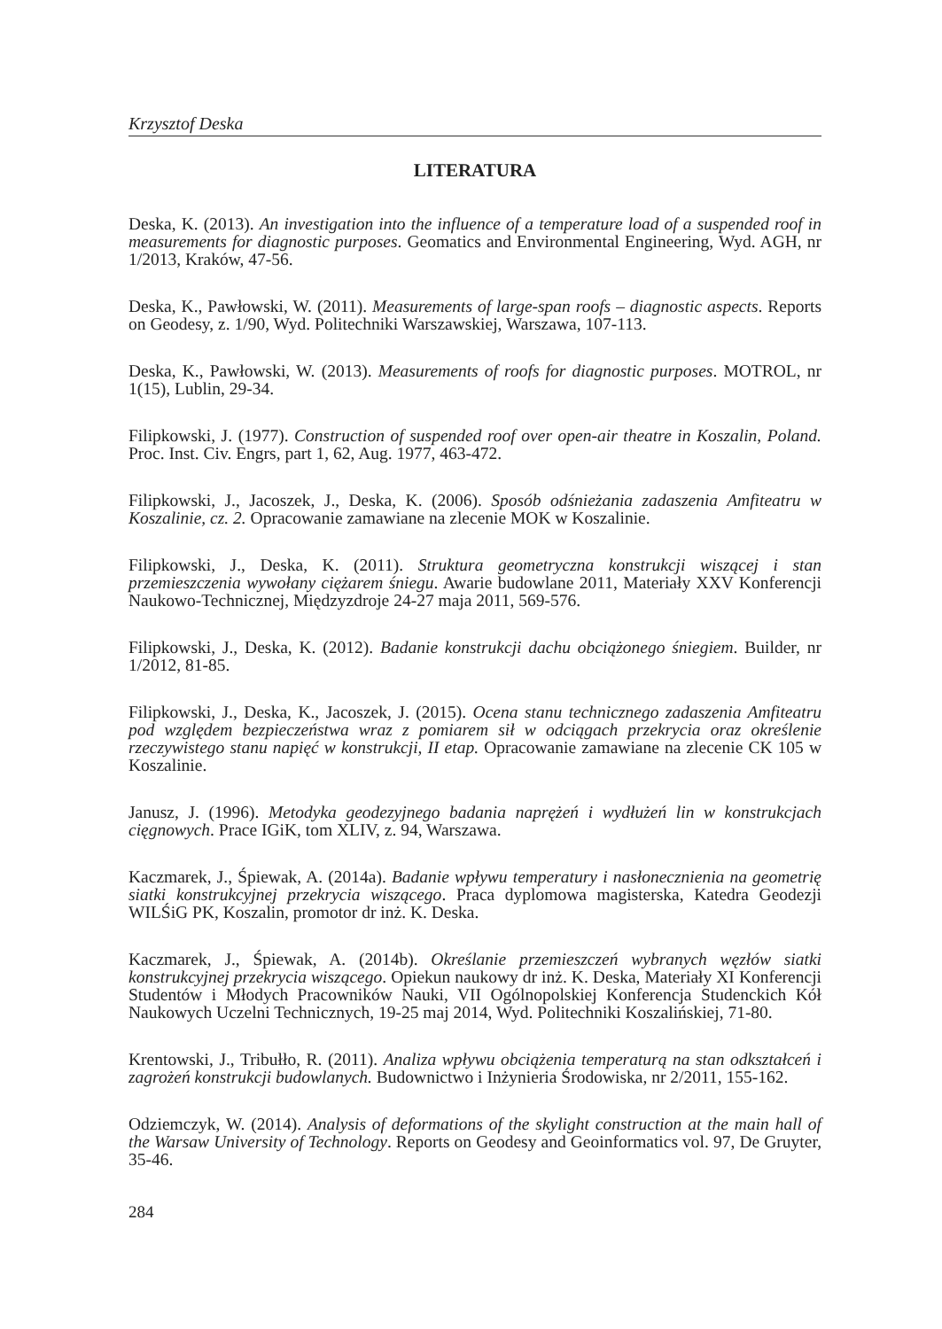Krzysztof Deska
LITERATURA
Deska, K. (2013). An investigation into the influence of a temperature load of a suspended roof in measurements for diagnostic purposes. Geomatics and Environmental Engineering, Wyd. AGH, nr 1/2013, Kraków, 47-56.
Deska, K., Pawłowski, W. (2011). Measurements of large-span roofs – diagnostic aspects. Reports on Geodesy, z. 1/90, Wyd. Politechniki Warszawskiej, Warszawa, 107-113.
Deska, K., Pawłowski, W. (2013). Measurements of roofs for diagnostic purposes. MOTROL, nr 1(15), Lublin, 29-34.
Filipkowski, J. (1977). Construction of suspended roof over open-air theatre in Koszalin, Poland. Proc. Inst. Civ. Engrs, part 1, 62, Aug. 1977, 463-472.
Filipkowski, J., Jacoszek, J., Deska, K. (2006). Sposób odśnieżania zadaszenia Amfiteatru w Koszalinie, cz. 2. Opracowanie zamawiane na zlecenie MOK w Koszalinie.
Filipkowski, J., Deska, K. (2011). Struktura geometryczna konstrukcji wiszącej i stan przemieszczenia wywołany ciężarem śniegu. Awarie budowlane 2011, Materiały XXV Konferencji Naukowo-Technicznej, Międzyzdroje 24-27 maja 2011, 569-576.
Filipkowski, J., Deska, K. (2012). Badanie konstrukcji dachu obciążonego śniegiem. Builder, nr 1/2012, 81-85.
Filipkowski, J., Deska, K., Jacoszek, J. (2015). Ocena stanu technicznego zadaszenia Amfiteatru pod względem bezpieczeństwa wraz z pomiarem sił w odciągach przekrycia oraz określenie rzeczywistego stanu napięć w konstrukcji, II etap. Opracowanie zamawiane na zlecenie CK 105 w Koszalinie.
Janusz, J. (1996). Metodyka geodezyjnego badania naprężeń i wydłużeń lin w konstrukcjach cięgnowych. Prace IGiK, tom XLIV, z. 94, Warszawa.
Kaczmarek, J., Śpiewak, A. (2014a). Badanie wpływu temperatury i nasłonecznienia na geometrię siatki konstrukcyjnej przekrycia wiszącego. Praca dyplomowa magisterska, Katedra Geodezji WILŚiG PK, Koszalin, promotor dr inż. K. Deska.
Kaczmarek, J., Śpiewak, A. (2014b). Określanie przemieszczeń wybranych węzłów siatki konstrukcyjnej przekrycia wiszącego. Opiekun naukowy dr inż. K. Deska, Materiały XI Konferencji Studentów i Młodych Pracowników Nauki, VII Ogólnopolskiej Konferencja Studenckich Kół Naukowych Uczelni Technicznych, 19-25 maj 2014, Wyd. Politechniki Koszalińskiej, 71-80.
Krentowski, J., Tribułło, R. (2011). Analiza wpływu obciążenia temperaturą na stan odkształceń i zagrożeń konstrukcji budowlanych. Budownictwo i Inżynieria Środowiska, nr 2/2011, 155-162.
Odziemczyk, W. (2014). Analysis of deformations of the skylight construction at the main hall of the Warsaw University of Technology. Reports on Geodesy and Geoinformatics vol. 97, De Gruyter, 35-46.
284